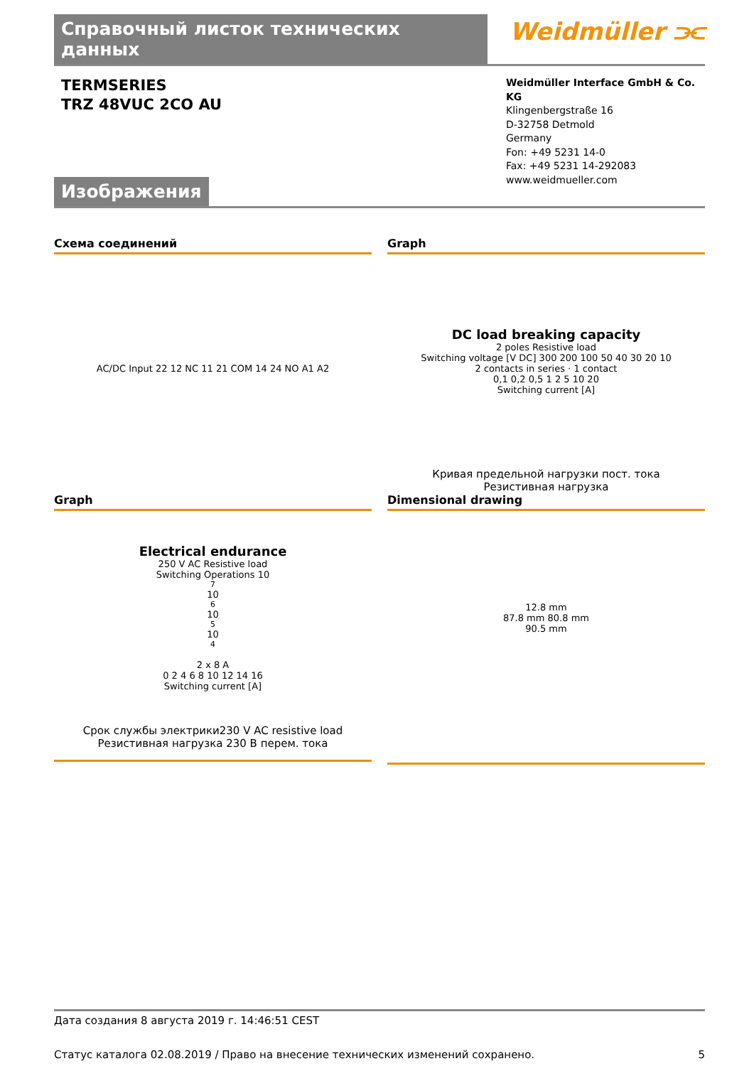Справочный листок технических данных
Weidmüller ⫘
TERMSERIES
TRZ 48VUC 2CO AU
Weidmüller Interface GmbH & Co. KG
Klingenbergstraße 16
D-32758 Detmold
Germany
Fon: +49 5231 14-0
Fax: +49 5231 14-292083
www.weidmueller.com
Изображения
Схема соединений
AC/DC Input 22 12 NC 11 21 COM 14 24 NO A1 A2
Graph
DC load breaking capacity
2 poles Resistive load
Switching voltage [V DC] 300 200 100 50 40 30 20 10
2 contacts in series · 1 contact
0,1 0,2 0,5 1 2 5 10 20
Switching current [A]
Кривая предельной нагрузки пост. тока
Резистивная нагрузка
Graph
Electrical endurance
250 V AC Resistive load
Switching Operations 10<sup>7</sup> 10<sup>6</sup> 10<sup>5</sup> 10<sup>4</sup>
2 x 8 A
0 2 4 6 8 10 12 14 16
Switching current [A]
Срок службы электрики230 V AC resistive load
Резистивная нагрузка 230 В перем. тока
Dimensional drawing
12.8 mm
87.8 mm 80.8 mm
90.5 mm
Дата создания 8 августа 2019 г. 14:46:51 CEST
Статус каталога 02.08.2019 / Право на внесение технических изменений сохранено. 5